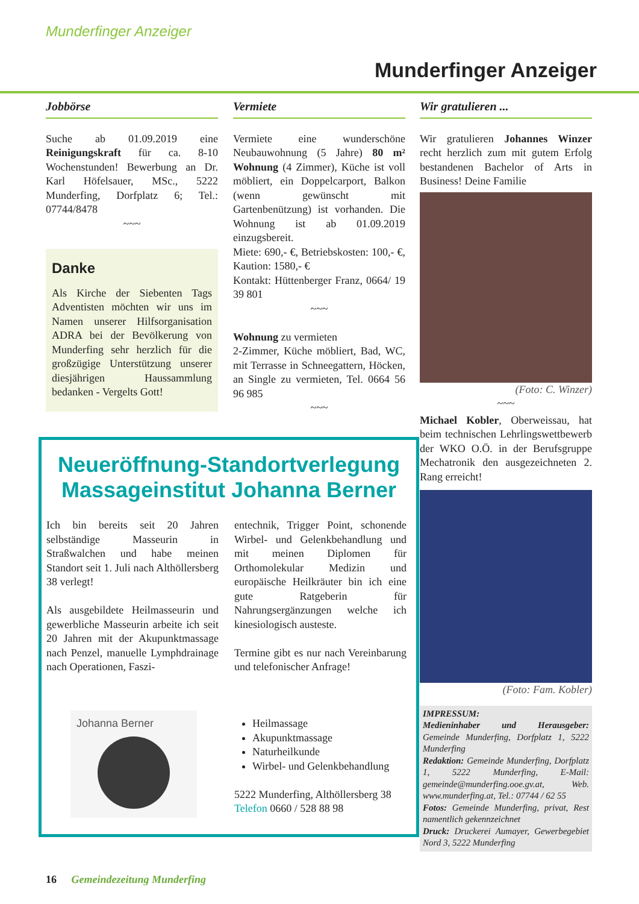Munderfinger Anzeiger
Munderfinger Anzeiger
Jobbörse
Suche ab 01.09.2019 eine Reinigungskraft für ca. 8-10 Wochenstunden! Bewerbung an Dr. Karl Höfelsauer, MSc., 5222 Munderfing, Dorfplatz 6; Tel.: 07744/8478
~~~
Danke
Als Kirche der Siebenten Tags Adventisten möchten wir uns im Namen unserer Hilfsorganisation ADRA bei der Bevölkerung von Munderfing sehr herzlich für die großzügige Unterstützung unserer diesjährigen Haussammlung bedanken - Vergelts Gott!
Vermiete
Vermiete eine wunderschöne Neubauwohnung (5 Jahre) 80 m² Wohnung (4 Zimmer), Küche ist voll möbliert, ein Doppelcarport, Balkon (wenn gewünscht mit Gartenbenützung) ist vorhanden. Die Wohnung ist ab 01.09.2019 einzugsbereit.
Miete: 690,- €, Betriebskosten: 100,- €, Kaution: 1580,- €
Kontakt: Hüttenberger Franz, 0664/ 19 39 801
~~~
Wohnung zu vermieten
2-Zimmer, Küche möbliert, Bad, WC, mit Terrasse in Schneegattern, Höcken, an Single zu vermieten, Tel. 0664 56 96 985
~~~
Wir gratulieren ...
Wir gratulieren Johannes Winzer recht herzlich zum mit gutem Erfolg bestandenen Bachelor of Arts in Business! Deine Familie
(Foto: C. Winzer)
~~~
Michael Kobler, Oberweissau, hat beim technischen Lehrlingswettbewerb der WKO O.Ö. in der Berufsgruppe Mechatronik den ausgezeichneten 2. Rang erreicht!
(Foto: Fam. Kobler)
IMPRESSUM:
Medieninhaber und Herausgeber: Gemeinde Munderfing, Dorfplatz 1, 5222 Munderfing
Redaktion: Gemeinde Munderfing, Dorfplatz 1, 5222 Munderfing, E-Mail: gemeinde@munderfing.ooe.gv.at, Web. www.munderfing.at, Tel.: 07744 / 62 55
Fotos: Gemeinde Munderfing, privat, Rest namentlich gekennzeichnet
Druck: Druckerei Aumayer, Gewerbegebiet Nord 3, 5222 Munderfing
Neueröffnung-Standortverlegung
Massageinstitut Johanna Berner
Ich bin bereits seit 20 Jahren selbständige Masseurin in Straßwalchen und habe meinen Standort seit 1. Juli nach Althöllersberg 38 verlegt!
Als ausgebildete Heilmasseurin und gewerbliche Masseurin arbeite ich seit 20 Jahren mit der Akupunktmassage nach Penzel, manuelle Lymphdrainage nach Operationen, Faszi-
Johanna Berner
entechnik, Trigger Point, schonende Wirbel- und Gelenkbehandlung und mit meinen Diplomen für Orthomolekular Medizin und europäische Heilkräuter bin ich eine gute Ratgeberin für Nahrungsergänzungen welche ich kinesiologisch austeste.
Termine gibt es nur nach Vereinbarung und telefonischer Anfrage!
Heilmassage
Akupunktmassage
Naturheilkunde
Wirbel- und Gelenkbehandlung
5222 Munderfing, Althöllersberg 38
Telefon 0660 / 528 88 98
16 Gemeindezeitung Munderfing